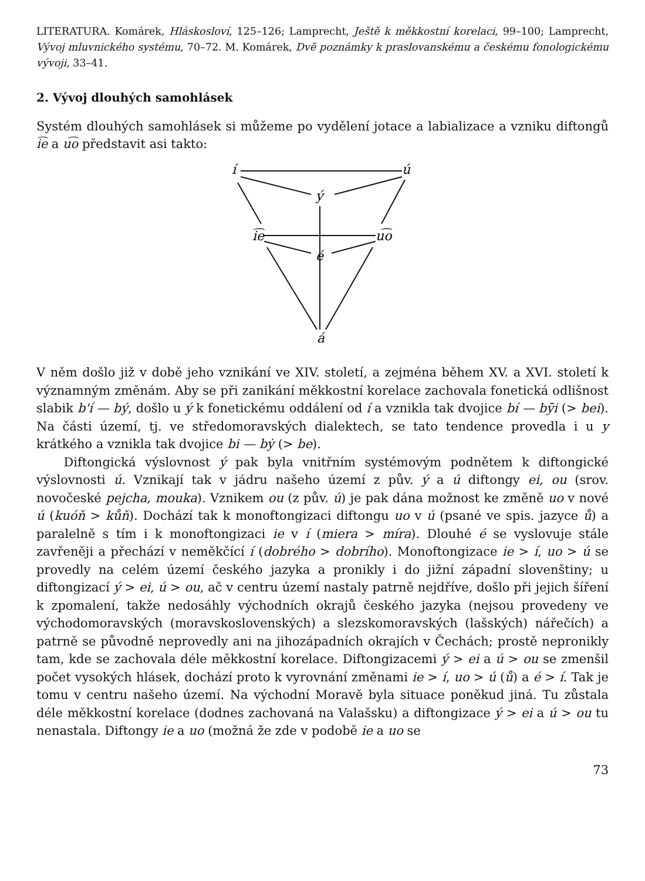LITERATURA. Komárek, Hláskosloví, 125–126; Lamprecht, Ještě k měkkostní korelaci, 99–100; Lamprecht, Vývoj mluvnického systému, 70–72. M. Komárek, Dvě poznámky k praslovanskému a českému fonologickému vývoji, 33–41.
2. Vývoj dlouhých samohlásek
Systém dlouhých samohlásek si můžeme po vydělení jotace a labializace a vzniku diftongů i͡e a u͡o představit asi takto:
í
ú
ý
i͡e
u͡o
é
á
V něm došlo již v době jeho vznikání ve XIV. století, a zejména během XV. a XVI. století k významným změnám. Aby se při zanikání měkkostní korelace zachovala fonetická odlišnost slabik b'í — bý, došlo u ý k fonetickému oddálení od í a vznikla tak dvojice bí — bȳi (> bei). Na části území, tj. ve středomoravských dialektech, se tato tendence provedla i u y krátkého a vznikla tak dvojice bi — bẏ (> be).
Diftongická výslovnost ý pak byla vnitřním systémovým podnětem k diftongické výslovnosti ú. Vznikají tak v jádru našeho území z pův. ý a ú diftongy ei, ou (srov. novočeské pejcha, mouka). Vznikem ou (z pův. ú) je pak dána možnost ke změně uo v nové ú (kuóň > kůň). Dochází tak k monoftongizaci diftongu uo v ú (psané ve spis. jazyce ů) a paralelně s tím i k monoftongizaci ie v í (miera > míra). Dlouhé é se vyslovuje stále zavřeněji a přechází v neměkčící í (dobrého > dobrího). Monoftongizace ie > í, uo > ú se provedly na celém území českého jazyka a pronikly i do jižní západní slovenštiny; u diftongizací ý > ei, ú > ou, ač v centru území nastaly patrně nejdříve, došlo při jejich šíření k zpomalení, takže nedosáhly východních okrajů českého jazyka (nejsou provedeny ve východomoravských (moravskoslovenských) a slezskomoravských (lašských) nářečích) a patrně se původně neprovedly ani na jihozápadních okrajích v Čechách; prostě nepronikly tam, kde se zachovala déle měkkostní korelace. Diftongizacemi ý > ei a ú > ou se zmenšil počet vysokých hlásek, dochází proto k vyrovnání změnami ie > í, uo > ú (ů) a é > í. Tak je tomu v centru našeho území. Na východní Moravě byla situace poněkud jiná. Tu zůstala déle měkkostní korelace (dodnes zachovaná na Valašsku) a diftongizace ý > ei a ú > ou tu nenastala. Diftongy ie a uo (možná že zde v podobě ie a uo se
73